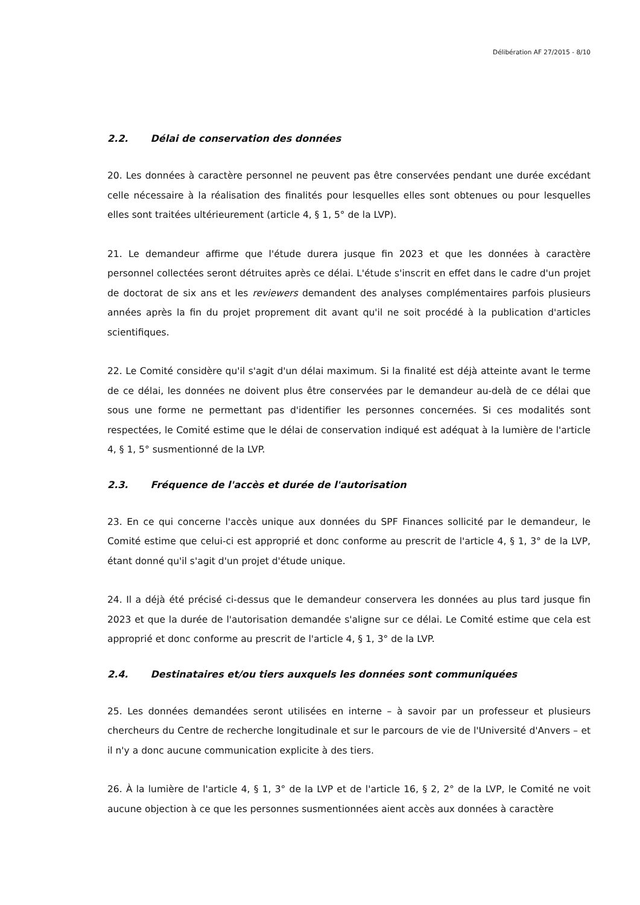Délibération AF 27/2015 - 8/10
2.2. Délai de conservation des données
20. Les données à caractère personnel ne peuvent pas être conservées pendant une durée excédant celle nécessaire à la réalisation des finalités pour lesquelles elles sont obtenues ou pour lesquelles elles sont traitées ultérieurement (article 4, § 1, 5° de la LVP).
21. Le demandeur affirme que l'étude durera jusque fin 2023 et que les données à caractère personnel collectées seront détruites après ce délai. L'étude s'inscrit en effet dans le cadre d'un projet de doctorat de six ans et les reviewers demandent des analyses complémentaires parfois plusieurs années après la fin du projet proprement dit avant qu'il ne soit procédé à la publication d'articles scientifiques.
22. Le Comité considère qu'il s'agit d'un délai maximum. Si la finalité est déjà atteinte avant le terme de ce délai, les données ne doivent plus être conservées par le demandeur au-delà de ce délai que sous une forme ne permettant pas d'identifier les personnes concernées. Si ces modalités sont respectées, le Comité estime que le délai de conservation indiqué est adéquat à la lumière de l'article 4, § 1, 5° susmentionné de la LVP.
2.3. Fréquence de l'accès et durée de l'autorisation
23. En ce qui concerne l'accès unique aux données du SPF Finances sollicité par le demandeur, le Comité estime que celui-ci est approprié et donc conforme au prescrit de l'article 4, § 1, 3° de la LVP, étant donné qu'il s'agit d'un projet d'étude unique.
24. Il a déjà été précisé ci-dessus que le demandeur conservera les données au plus tard jusque fin 2023 et que la durée de l'autorisation demandée s'aligne sur ce délai. Le Comité estime que cela est approprié et donc conforme au prescrit de l'article 4, § 1, 3° de la LVP.
2.4. Destinataires et/ou tiers auxquels les données sont communiquées
25. Les données demandées seront utilisées en interne – à savoir par un professeur et plusieurs chercheurs du Centre de recherche longitudinale et sur le parcours de vie de l'Université d'Anvers – et il n'y a donc aucune communication explicite à des tiers.
26. À la lumière de l'article 4, § 1, 3° de la LVP et de l'article 16, § 2, 2° de la LVP, le Comité ne voit aucune objection à ce que les personnes susmentionnées aient accès aux données à caractère